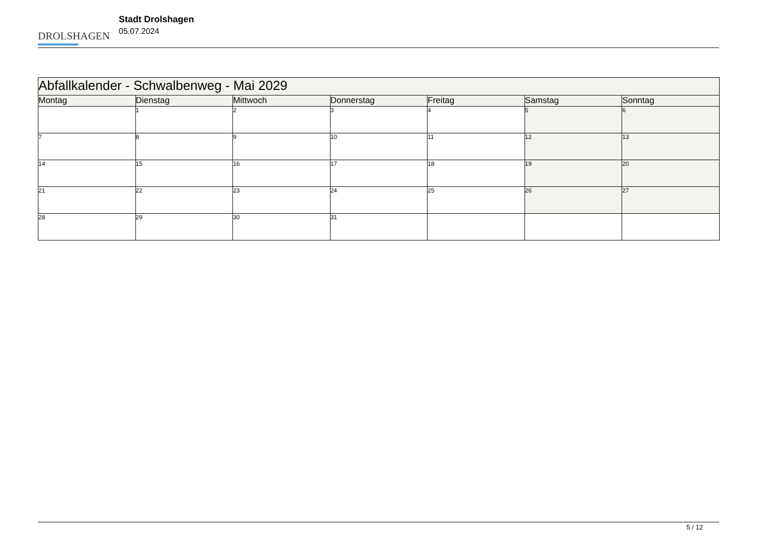DROLSHAGEN
Stadt Drolshagen
05.07.2024
| Abfallkalender - Schwalbenweg - Mai 2029 | | | | | | |
| --- | --- | --- | --- | --- | --- | --- |
| Montag | Dienstag | Mittwoch | Donnerstag | Freitag | Samstag | Sonntag |
| | 1 | 2 | 3 | 4 | 5 | 6 |
| 7 | 8 | 9 | 10 | 11 | 12 | 13 |
| 14 | 15 | 16 | 17 | 18 | 19 | 20 |
| 21 | 22 | 23 | 24 | 25 | 26 | 27 |
| 28 | 29 | 30 | 31 | | | |
5 / 12